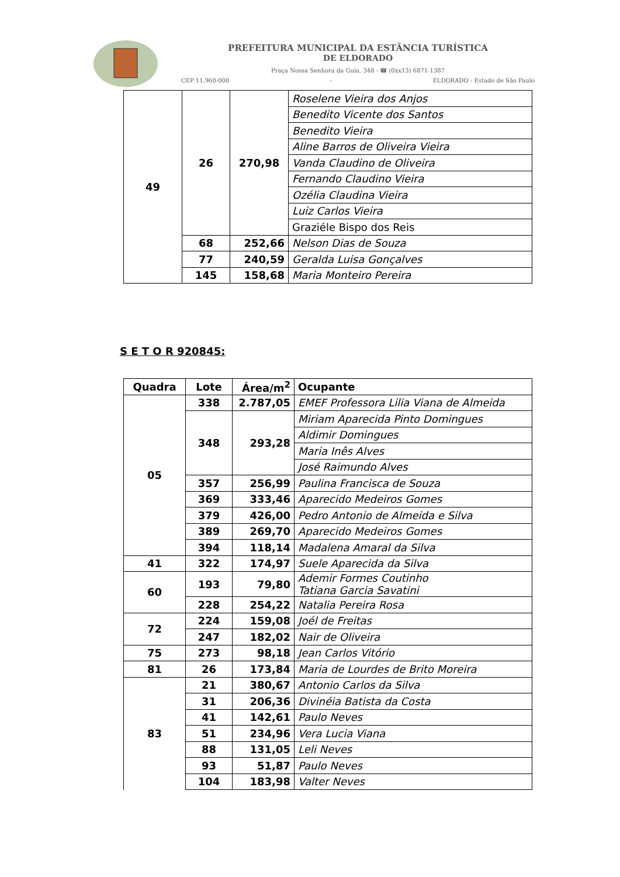PREFEITURA MUNICIPAL DA ESTÂNCIA TURÍSTICA
DE ELDORADO
Praça Nossa Senhora da Guia, 348 - ☎ (0xx13) 6871-1387
CEP 11.960-000 - ELDORADO - Estado de São Paulo
| 49 | 26 | 270,98 | Roselene Vieira dos Anjos |
| | | | Benedito Vicente dos Santos |
| | | | Benedito Vieira |
| | | | Aline Barros de Oliveira Vieira |
| | | | Vanda Claudino de Oliveira |
| | | | Fernando Claudino Vieira |
| | | | Ozélia Claudina Vieira |
| | | | Luiz Carlos Vieira |
| | | | Graziéle Bispo dos Reis |
| | 68 | 252,66 | Nelson Dias de Souza |
| | 77 | 240,59 | Geralda Luisa Gonçalves |
| | 145 | 158,68 | Maria Monteiro Pereira |
S E T O R 920845:
| Quadra | Lote | Área/m<sup>2</sup> | Ocupante |
| --- | --- | --- | --- |
| 05 | 338 | 2.787,05 | EMEF Professora Lilia Viana de Almeida |
| | 348 | 293,28 | Miriam Aparecida Pinto Domingues |
| | | | Aldimir Domingues |
| | | | Maria Inês Alves |
| | | | José Raimundo Alves |
| | 357 | 256,99 | Paulina Francisca de Souza |
| | 369 | 333,46 | Aparecido Medeiros Gomes |
| | 379 | 426,00 | Pedro Antonio de Almeida e Silva |
| | 389 | 269,70 | Aparecido Medeiros Gomes |
| | 394 | 118,14 | Madalena Amaral da Silva |
| 41 | 322 | 174,97 | Suele Aparecida da Silva |
| 60 | 193 | 79,80 | Ademir Formes Coutinho Tatiana Garcia Savatini |
| | 228 | 254,22 | Natalia Pereira Rosa |
| 72 | 224 | 159,08 | Joél de Freitas |
| | 247 | 182,02 | Nair de Oliveira |
| 75 | 273 | 98,18 | Jean Carlos Vitório |
| 81 | 26 | 173,84 | Maria de Lourdes de Brito Moreira |
| 83 | 21 | 380,67 | Antonio Carlos da Silva |
| | 31 | 206,36 | Divinéia Batista da Costa |
| | 41 | 142,61 | Paulo Neves |
| | 51 | 234,96 | Vera Lucia Viana |
| | 88 | 131,05 | Leli Neves |
| | 93 | 51,87 | Paulo Neves |
| | 104 | 183,98 | Valter Neves |